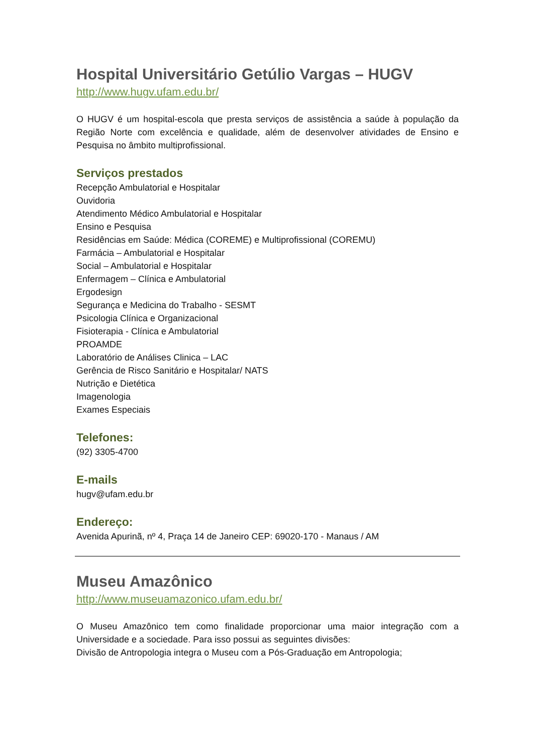Hospital Universitário Getúlio Vargas – HUGV
http://www.hugv.ufam.edu.br/
O HUGV é um hospital-escola que presta serviços de assistência a saúde à população da Região Norte com excelência e qualidade, além de desenvolver atividades de Ensino e Pesquisa no âmbito multiprofissional.
Serviços prestados
Recepção Ambulatorial e Hospitalar
Ouvidoria
Atendimento Médico Ambulatorial e Hospitalar
Ensino e Pesquisa
Residências em Saúde: Médica (COREME) e Multiprofissional (COREMU)
Farmácia – Ambulatorial e Hospitalar
Social – Ambulatorial e Hospitalar
Enfermagem – Clínica e Ambulatorial
Ergodesign
Segurança e Medicina do Trabalho - SESMT
Psicologia Clínica e Organizacional
Fisioterapia - Clínica e Ambulatorial
PROAMDE
Laboratório de Análises Clinica – LAC
Gerência de Risco Sanitário e Hospitalar/ NATS
Nutrição e Dietética
Imagenologia
Exames Especiais
Telefones:
(92) 3305-4700
E-mails
hugv@ufam.edu.br
Endereço:
Avenida Apurinã, nº 4, Praça 14 de Janeiro CEP: 69020-170 - Manaus / AM
Museu Amazônico
http://www.museuamazonico.ufam.edu.br/
O Museu Amazônico tem como finalidade proporcionar uma maior integração com a Universidade e a sociedade. Para isso possui as seguintes divisões:
Divisão de Antropologia integra o Museu com a Pós-Graduação em Antropologia;